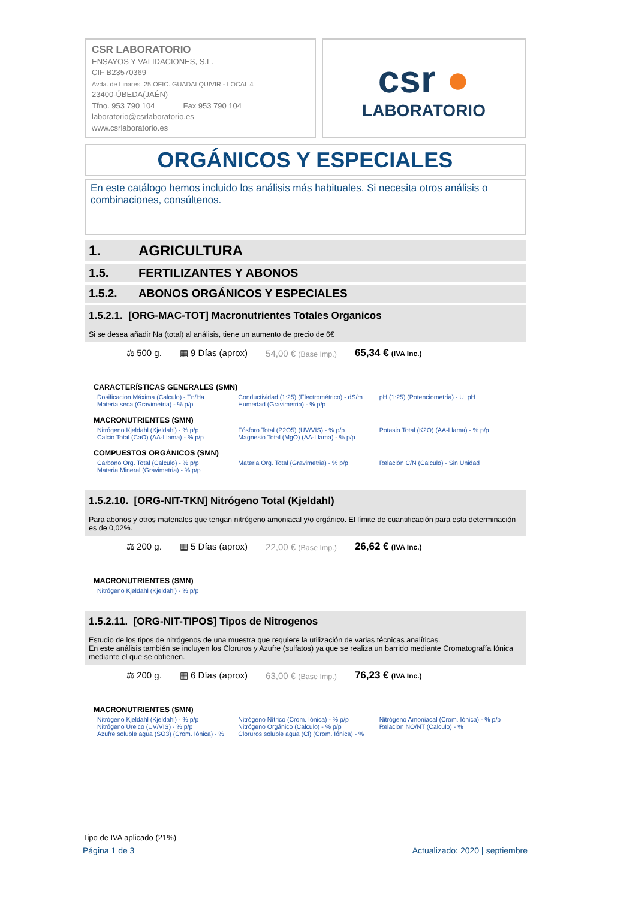CSR LABORATORIO
ENSAYOS Y VALIDACIONES, S.L.
CIF B23570369
Avda. de Linares, 25 OFIC. GUADALQUIVIR - LOCAL 4
23400-ÚBEDA(JAÉN)
Tfno. 953 790 104 Fax 953 790 104
laboratorio@csrlaboratorio.es
www.csrlaboratorio.es
csr ●
LABORATORIO
ORGÁNICOS Y ESPECIALES
En este catálogo hemos incluido los análisis más habituales. Si necesita otros análisis o combinaciones, consúltenos.
1. AGRICULTURA
1.5. FERTILIZANTES Y ABONOS
1.5.2. ABONOS ORGÁNICOS Y ESPECIALES
1.5.2.1. [ORG-MAC-TOT] Macronutrientes Totales Organicos
Si se desea añadir Na (total) al análisis, tiene un aumento de precio de 6€
⚖ 500 g. ▦ 9 Días (aprox) 54,00 € (Base Imp.) 65,34 € (IVA Inc.)
CARACTERÍSTICAS GENERALES (SMN)
| Dosificacion Máxima (Calculo) - Tn/Ha Materia seca (Gravimetria) - % p/p | Conductividad (1:25) (Electrométrico) - dS/m Humedad (Gravimetria) - % p/p | pH (1:25) (Potenciometría) - U. pH |
MACRONUTRIENTES (SMN)
| Nitrógeno Kjeldahl (Kjeldahl) - % p/p Calcio Total (CaO) (AA-Llama) - % p/p | Fósforo Total (P2O5) (UV/VIS) - % p/p Magnesio Total (MgO) (AA-Llama) - % p/p | Potasio Total (K2O) (AA-Llama) - % p/p |
COMPUESTOS ORGÁNICOS (SMN)
| Carbono Org. Total (Calculo) - % p/p Materia Mineral (Gravimetria) - % p/p | Materia Org. Total (Gravimetria) - % p/p | Relación C/N (Calculo) - Sin Unidad |
1.5.2.10. [ORG-NIT-TKN] Nitrógeno Total (Kjeldahl)
Para abonos y otros materiales que tengan nitrógeno amoniacal y/o orgánico. El límite de cuantificación para esta determinación es de 0,02%.
⚖ 200 g. ▦ 5 Días (aprox) 22,00 € (Base Imp.) 26,62 € (IVA Inc.)
MACRONUTRIENTES (SMN)
| Nitrógeno Kjeldahl (Kjeldahl) - % p/p | | |
1.5.2.11. [ORG-NIT-TIPOS] Tipos de Nitrogenos
Estudio de los tipos de nitrógenos de una muestra que requiere la utilización de varias técnicas analíticas.
En este análisis también se incluyen los Cloruros y Azufre (sulfatos) ya que se realiza un barrido mediante Cromatografía Iónica mediante el que se obtienen.
⚖ 200 g. ▦ 6 Días (aprox) 63,00 € (Base Imp.) 76,23 € (IVA Inc.)
MACRONUTRIENTES (SMN)
| Nitrógeno Kjeldahl (Kjeldahl) - % p/p Nitrógeno Ureico (UV/VIS) - % p/p Azufre soluble agua (SO3) (Crom. Iónica) - % | Nitrógeno Nítrico (Crom. Iónica) - % p/p Nitrógeno Orgánico (Calculo) - % p/p Cloruros soluble agua (Cl) (Crom. Iónica) - % | Nitrógeno Amoniacal (Crom. Iónica) - % p/p Relacion NO/NT (Calculo) - % |
Tipo de IVA aplicado (21%)
Página 1 de 3 Actualizado: 2020 | septiembre